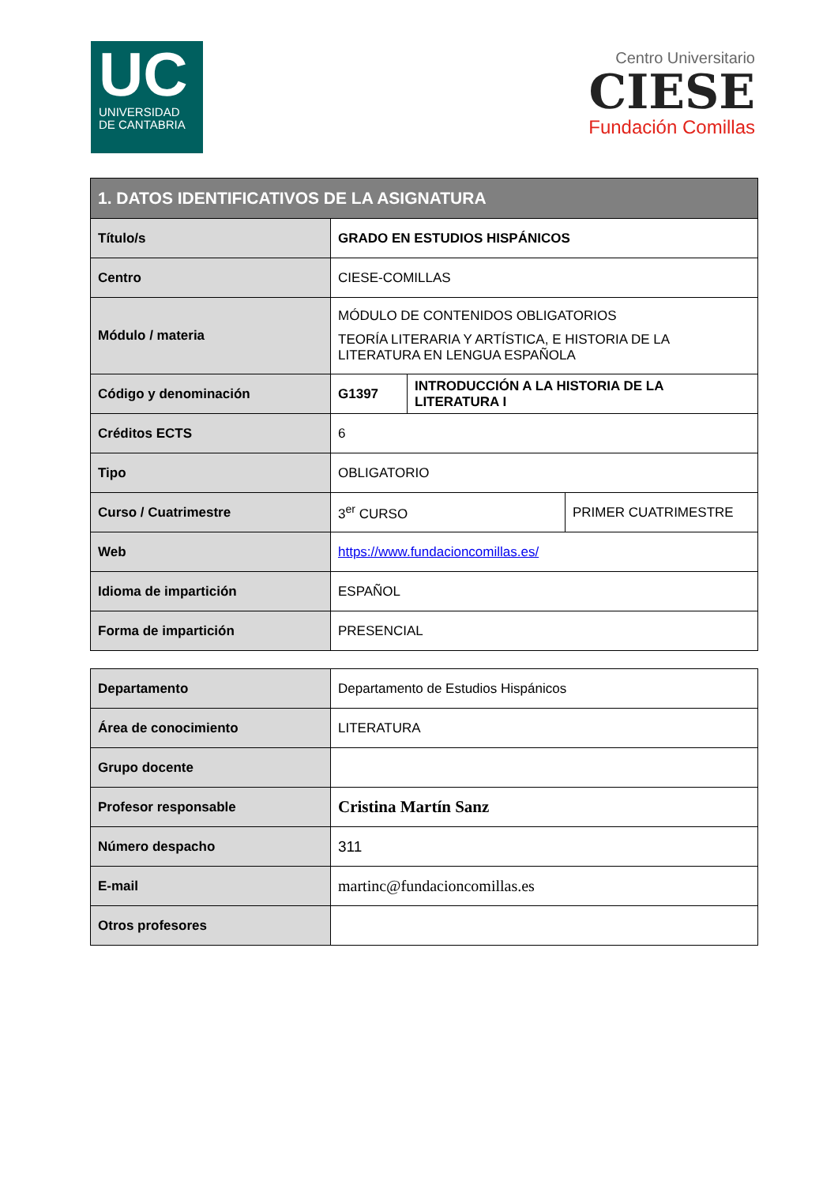UC
UNIVERSIDAD
DE CANTABRIA
Centro Universitario
CIESE
Fundación Comillas
| 1. DATOS IDENTIFICATIVOS DE LA ASIGNATURA | | | |
| --- | --- | --- | --- |
| Título/s | GRADO EN ESTUDIOS HISPÁNICOS | | |
| Centro | CIESE-COMILLAS | | |
| Módulo / materia | MÓDULO DE CONTENIDOS OBLIGATORIOS TEORÍA LITERARIA Y ARTÍSTICA, E HISTORIA DE LA LITERATURA EN LENGUA ESPAÑOLA | | |
| Código y denominación | G1397 | INTRODUCCIÓN A LA HISTORIA DE LA LITERATURA I | |
| Créditos ECTS | 6 | | |
| Tipo | OBLIGATORIO | | |
| Curso / Cuatrimestre | 3<sup>er</sup> CURSO | | PRIMER CUATRIMESTRE |
| Web | https://www.fundacioncomillas.es/ | | |
| Idioma de impartición | ESPAÑOL | | |
| Forma de impartición | PRESENCIAL | | |
| Departamento | Departamento de Estudios Hispánicos |
| Área de conocimiento | LITERATURA |
| Grupo docente | |
| Profesor responsable | Cristina Martín Sanz |
| Número despacho | 311 |
| E-mail | martinc@fundacioncomillas.es |
| Otros profesores | |